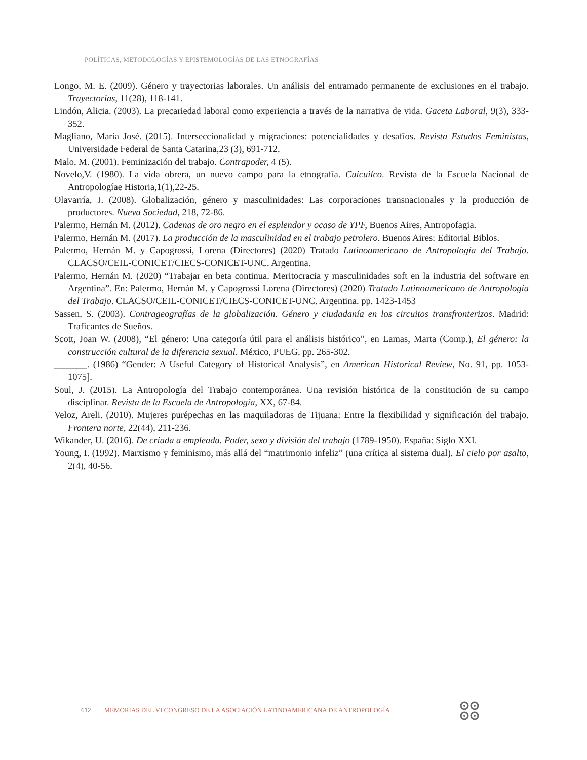POLÍTICAS, METODOLOGÍAS Y EPISTEMOLOGÍAS DE LAS ETNOGRAFÍAS
Longo, M. E. (2009). Género y trayectorias laborales. Un análisis del entramado permanente de exclusiones en el trabajo. Trayectorias, 11(28), 118-141.
Lindón, Alicia. (2003). La precariedad laboral como experiencia a través de la narrativa de vida. Gaceta Laboral, 9(3), 333-352.
Magliano, María José. (2015). Interseccionalidad y migraciones: potencialidades y desafíos. Revista Estudos Feministas, Universidade Federal de Santa Catarina,23 (3), 691-712.
Malo, M. (2001). Feminización del trabajo. Contrapoder, 4 (5).
Novelo,V. (1980). La vida obrera, un nuevo campo para la etnografía. Cuicuilco. Revista de la Escuela Nacional de Antropologíae Historia,1(1),22-25.
Olavarría, J. (2008). Globalización, género y masculinidades: Las corporaciones transnacionales y la producción de productores. Nueva Sociedad, 218, 72-86.
Palermo, Hernán M. (2012). Cadenas de oro negro en el esplendor y ocaso de YPF, Buenos Aires, Antropofagia.
Palermo, Hernán M. (2017). La producción de la masculinidad en el trabajo petrolero. Buenos Aires: Editorial Biblos.
Palermo, Hernán M. y Capogrossi, Lorena (Directores) (2020) Tratado Latinoamericano de Antropología del Trabajo. CLACSO/CEIL-CONICET/CIECS-CONICET-UNC. Argentina.
Palermo, Hernán M. (2020) “Trabajar en beta continua. Meritocracia y masculinidades soft en la industria del software en Argentina”. En: Palermo, Hernán M. y Capogrossi Lorena (Directores) (2020) Tratado Latinoamericano de Antropología del Trabajo. CLACSO/CEIL-CONICET/CIECS-CONICET-UNC. Argentina. pp. 1423-1453
Sassen, S. (2003). Contrageografías de la globalización. Género y ciudadanía en los circuitos transfronterizos. Madrid: Traficantes de Sueños.
Scott, Joan W. (2008), “El género: Una categoría útil para el análisis histórico”, en Lamas, Marta (Comp.), El género: la construcción cultural de la diferencia sexual. México, PUEG, pp. 265-302.
_______. (1986) “Gender: A Useful Category of Historical Analysis”, en American Historical Review, No. 91, pp. 1053-1075].
Soul, J. (2015). La Antropología del Trabajo contemporánea. Una revisión histórica de la constitución de su campo disciplinar. Revista de la Escuela de Antropología, XX, 67-84.
Veloz, Areli. (2010). Mujeres purépechas en las maquiladoras de Tijuana: Entre la flexibilidad y significación del trabajo. Frontera norte, 22(44), 211-236.
Wikander, U. (2016). De criada a empleada. Poder, sexo y división del trabajo (1789-1950). España: Siglo XXI.
Young, I. (1992). Marxismo y feminismo, más allá del “matrimonio infeliz” (una crítica al sistema dual). El cielo por asalto, 2(4), 40-56.
612 MEMORIAS DEL VI CONGRESO DE LA ASOCIACIÓN LATINOAMERICANA DE ANTROPOLOGÍA